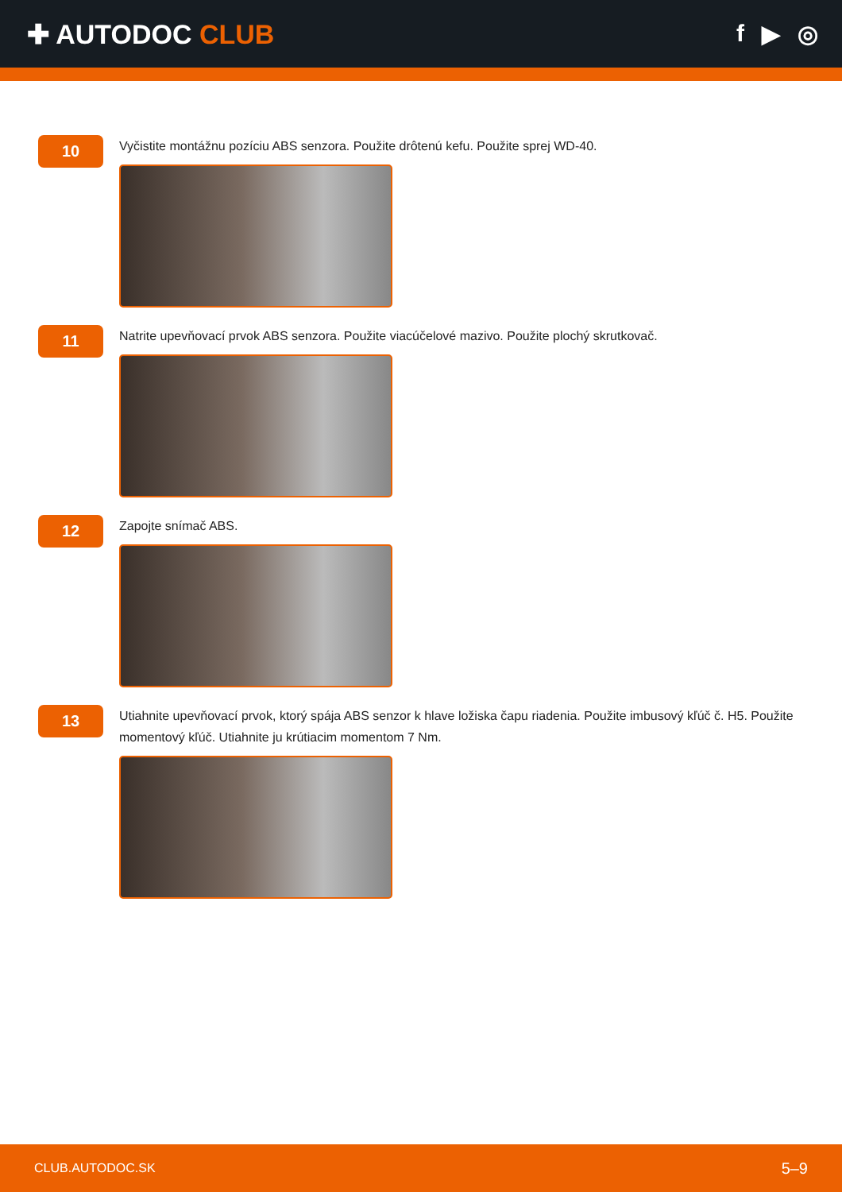✚ AUTODOC CLUB f ▶ ◎
10
Vyčistite montážnu pozíciu ABS senzora. Použite drôtenú kefu. Použite sprej WD-40.
11
Natrite upevňovací prvok ABS senzora. Použite viacúčelové mazivo. Použite plochý skrutkovač.
12
Zapojte snímač ABS.
13
Utiahnite upevňovací prvok, ktorý spája ABS senzor k hlave ložiska čapu riadenia. Použite imbusový kľúč č. H5. Použite momentový kľúč. Utiahnite ju krútiacim momentom 7 Nm.
CLUB.AUTODOC.SK 5–9